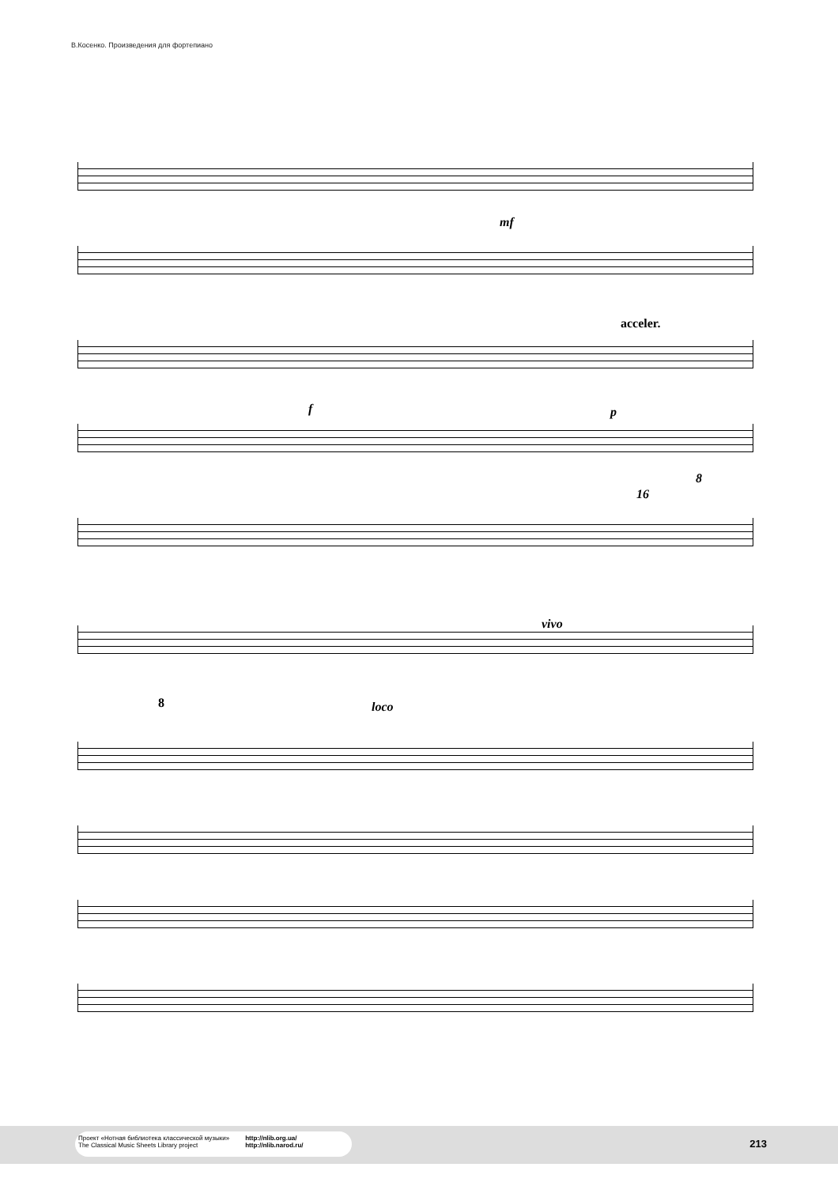В.Косенко. Произведения для фортепиано
mf
acceler.
f p
8
16
vivo
8 loco
Проект «Нотная библиотека классической музыки»
The Classical Music Sheets Library project
http://nlib.org.ua/
http://nlib.narod.ru/
213